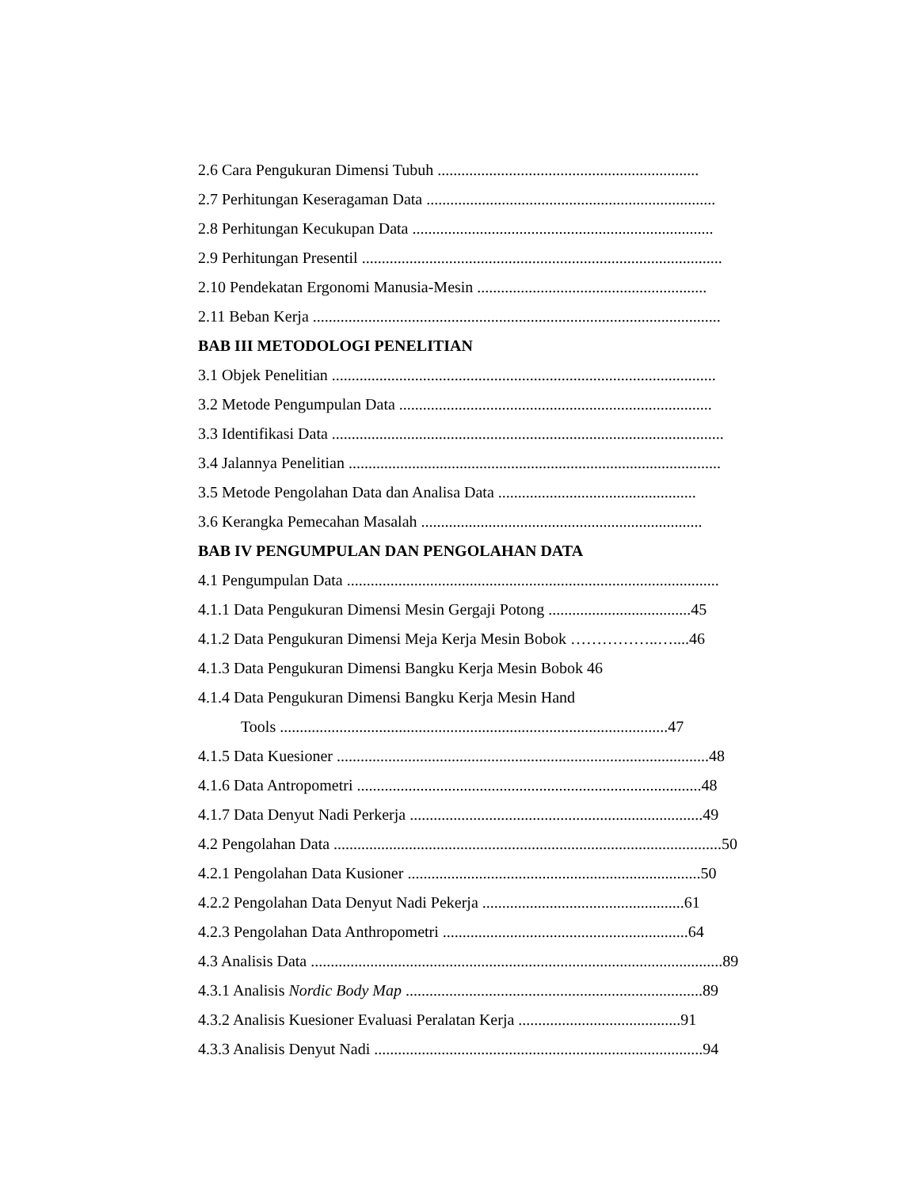2.6 Cara Pengukuran Dimensi Tubuh ..................................................................
2.7 Perhitungan Keseragaman Data .........................................................................
2.8 Perhitungan Kecukupan Data ............................................................................
2.9 Perhitungan Presentil ...........................................................................................
2.10 Pendekatan Ergonomi Manusia-Mesin ..........................................................
2.11 Beban Kerja .......................................................................................................
BAB III METODOLOGI PENELITIAN
3.1 Objek Penelitian .................................................................................................
3.2 Metode Pengumpulan Data ...............................................................................
3.3 Identifikasi Data ...................................................................................................
3.4 Jalannya Penelitian ..............................................................................................
3.5 Metode Pengolahan Data dan Analisa Data ..................................................
3.6 Kerangka Pemecahan Masalah .......................................................................
BAB IV PENGUMPULAN DAN PENGOLAHAN DATA
4.1 Pengumpulan Data ..............................................................................................
4.1.1 Data Pengukuran Dimensi Mesin Gergaji Potong ....................................45
4.1.2 Data Pengukuran Dimensi Meja Kerja Mesin Bobok ……………..…....46
4.1.3 Data Pengukuran Dimensi Bangku Kerja Mesin Bobok 46
4.1.4 Data Pengukuran Dimensi Bangku Kerja Mesin Hand
Tools ..................................................................................................47
4.1.5 Data Kuesioner ..............................................................................................48
4.1.6 Data Antropometri .......................................................................................48
4.1.7 Data Denyut Nadi Perkerja ..........................................................................49
4.2 Pengolahan Data ..................................................................................................50
4.2.1 Pengolahan Data Kusioner ..........................................................................50
4.2.2 Pengolahan Data Denyut Nadi Pekerja ...................................................61
4.2.3 Pengolahan Data Anthropometri ..............................................................64
4.3 Analisis Data ........................................................................................................89
4.3.1 Analisis Nordic Body Map ...........................................................................89
4.3.2 Analisis Kuesioner Evaluasi Peralatan Kerja .........................................91
4.3.3 Analisis Denyut Nadi ...................................................................................94